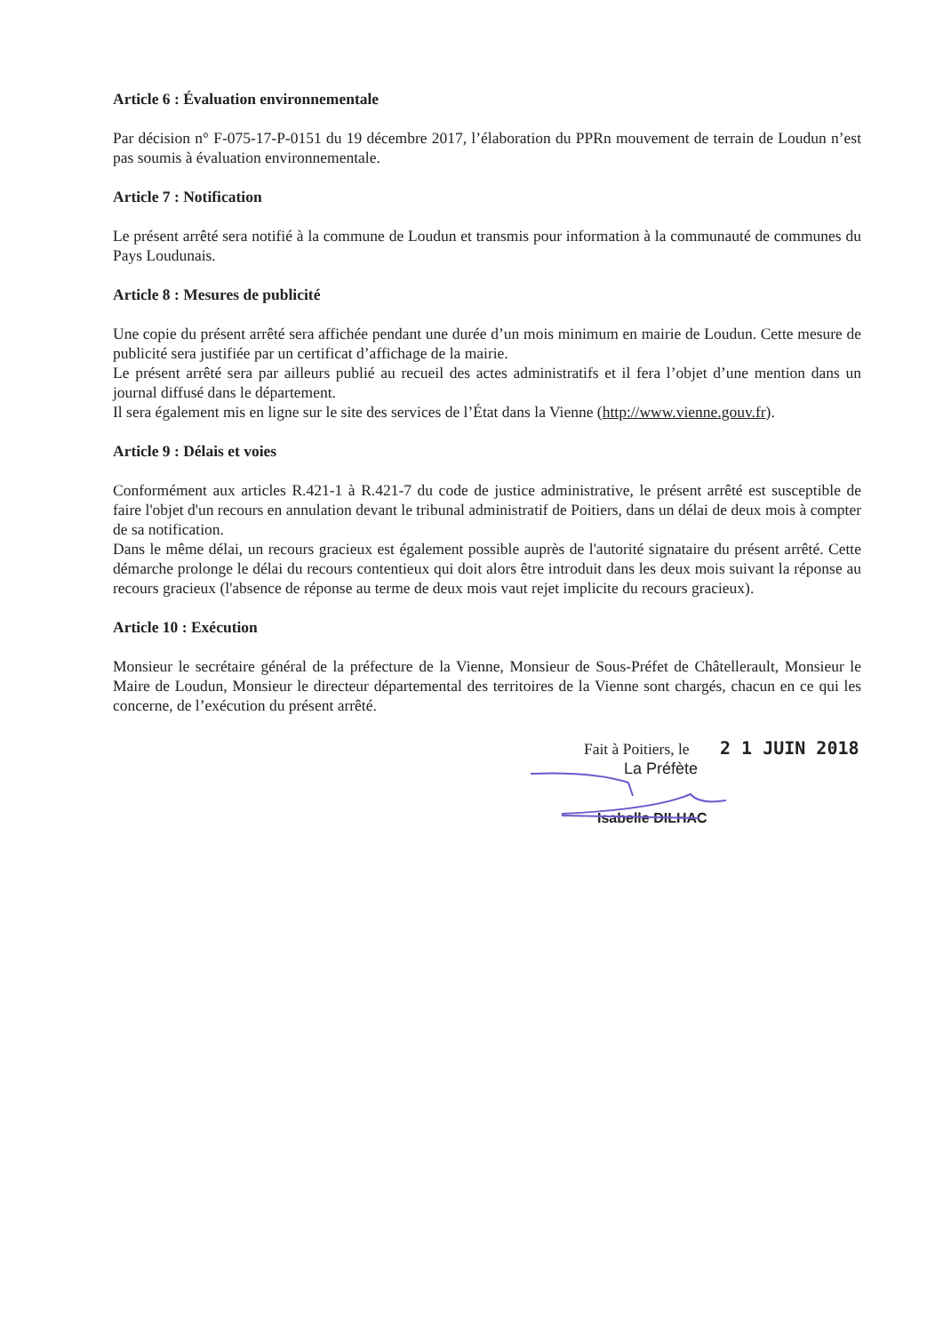Article 6 : Évaluation environnementale
Par décision n° F-075-17-P-0151 du 19 décembre 2017, l’élaboration du PPRn mouvement de terrain de Loudun n’est pas soumis à évaluation environnementale.
Article 7 : Notification
Le présent arrêté sera notifié à la commune de Loudun et transmis pour information à la communauté de communes du Pays Loudunais.
Article 8 : Mesures de publicité
Une copie du présent arrêté sera affichée pendant une durée d’un mois minimum en mairie de Loudun. Cette mesure de publicité sera justifiée par un certificat d’affichage de la mairie.
Le présent arrêté sera par ailleurs publié au recueil des actes administratifs et il fera l’objet d’une mention dans un journal diffusé dans le département.
Il sera également mis en ligne sur le site des services de l’État dans la Vienne (http://www.vienne.gouv.fr).
Article 9 : Délais et voies
Conformément aux articles R.421-1 à R.421-7 du code de justice administrative, le présent arrêté est susceptible de faire l'objet d'un recours en annulation devant le tribunal administratif de Poitiers, dans un délai de deux mois à compter de sa notification.
Dans le même délai, un recours gracieux est également possible auprès de l'autorité signataire du présent arrêté. Cette démarche prolonge le délai du recours contentieux qui doit alors être introduit dans les deux mois suivant la réponse au recours gracieux (l'absence de réponse au terme de deux mois vaut rejet implicite du recours gracieux).
Article 10 : Exécution
Monsieur le secrétaire général de la préfecture de la Vienne, Monsieur de Sous-Préfet de Châtellerault, Monsieur le Maire de Loudun, Monsieur le directeur départemental des territoires de la Vienne sont chargés, chacun en ce qui les concerne, de l’exécution du présent arrêté.
Fait à Poitiers, le 2 1 JUIN 2018
La Préfète
Isabelle DILHAC